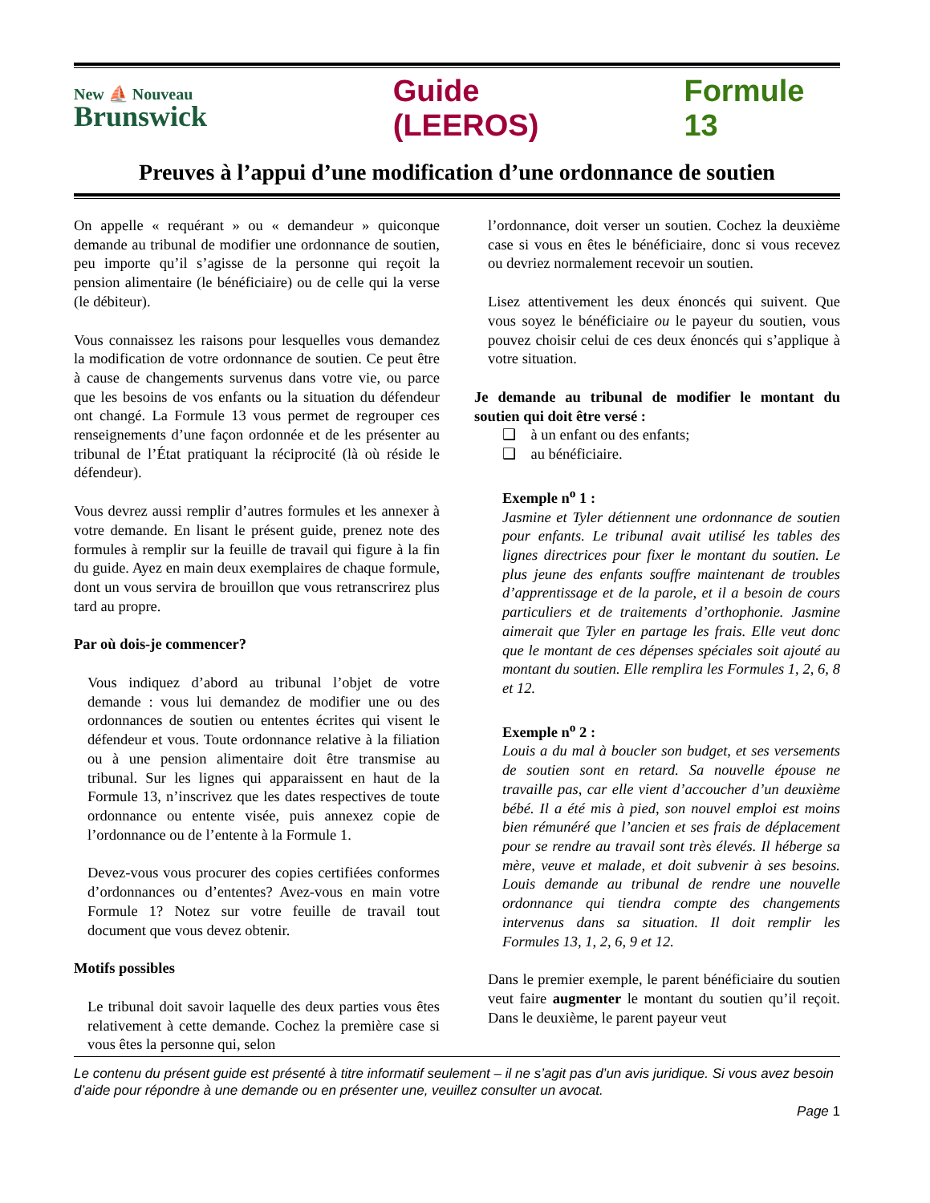New ⛵ Nouveau
Brunswick
Guide (LEEROS) Formule 13
Preuves à l’appui d’une modification d’une ordonnance de soutien
On appelle « requérant » ou « demandeur » quiconque demande au tribunal de modifier une ordonnance de soutien, peu importe qu’il s’agisse de la personne qui reçoit la pension alimentaire (le bénéficiaire) ou de celle qui la verse (le débiteur).
Vous connaissez les raisons pour lesquelles vous demandez la modification de votre ordonnance de soutien. Ce peut être à cause de changements survenus dans votre vie, ou parce que les besoins de vos enfants ou la situation du défendeur ont changé. La Formule 13 vous permet de regrouper ces renseignements d’une façon ordonnée et de les présenter au tribunal de l’État pratiquant la réciprocité (là où réside le défendeur).
Vous devrez aussi remplir d’autres formules et les annexer à votre demande. En lisant le présent guide, prenez note des formules à remplir sur la feuille de travail qui figure à la fin du guide. Ayez en main deux exemplaires de chaque formule, dont un vous servira de brouillon que vous retranscrirez plus tard au propre.
Par où dois-je commencer?
Vous indiquez d’abord au tribunal l’objet de votre demande : vous lui demandez de modifier une ou des ordonnances de soutien ou ententes écrites qui visent le défendeur et vous. Toute ordonnance relative à la filiation ou à une pension alimentaire doit être transmise au tribunal. Sur les lignes qui apparaissent en haut de la Formule 13, n’inscrivez que les dates respectives de toute ordonnance ou entente visée, puis annexez copie de l’ordonnance ou de l’entente à la Formule 1.
Devez-vous vous procurer des copies certifiées conformes d’ordonnances ou d’ententes? Avez-vous en main votre Formule 1? Notez sur votre feuille de travail tout document que vous devez obtenir.
Motifs possibles
Le tribunal doit savoir laquelle des deux parties vous êtes relativement à cette demande. Cochez la première case si vous êtes la personne qui, selon
l’ordonnance, doit verser un soutien. Cochez la deuxième case si vous en êtes le bénéficiaire, donc si vous recevez ou devriez normalement recevoir un soutien.
Lisez attentivement les deux énoncés qui suivent. Que vous soyez le bénéficiaire ou le payeur du soutien, vous pouvez choisir celui de ces deux énoncés qui s’applique à votre situation.
Je demande au tribunal de modifier le montant du soutien qui doit être versé :
❑ à un enfant ou des enfants;
❑ au bénéficiaire.
Exemple n<sup>o</sup> 1 :
Jasmine et Tyler détiennent une ordonnance de soutien pour enfants. Le tribunal avait utilisé les tables des lignes directrices pour fixer le montant du soutien. Le plus jeune des enfants souffre maintenant de troubles d’apprentissage et de la parole, et il a besoin de cours particuliers et de traitements d’orthophonie. Jasmine aimerait que Tyler en partage les frais. Elle veut donc que le montant de ces dépenses spéciales soit ajouté au montant du soutien. Elle remplira les Formules 1, 2, 6, 8 et 12.
Exemple n<sup>o</sup> 2 :
Louis a du mal à boucler son budget, et ses versements de soutien sont en retard. Sa nouvelle épouse ne travaille pas, car elle vient d’accoucher d’un deuxième bébé. Il a été mis à pied, son nouvel emploi est moins bien rémunéré que l’ancien et ses frais de déplacement pour se rendre au travail sont très élevés. Il héberge sa mère, veuve et malade, et doit subvenir à ses besoins. Louis demande au tribunal de rendre une nouvelle ordonnance qui tiendra compte des changements intervenus dans sa situation. Il doit remplir les Formules 13, 1, 2, 6, 9 et 12.
Dans le premier exemple, le parent bénéficiaire du soutien veut faire augmenter le montant du soutien qu’il reçoit. Dans le deuxième, le parent payeur veut
Le contenu du présent guide est présenté à titre informatif seulement – il ne s’agit pas d’un avis juridique. Si vous avez besoin d’aide pour répondre à une demande ou en présenter une, veuillez consulter un avocat.
Page 1